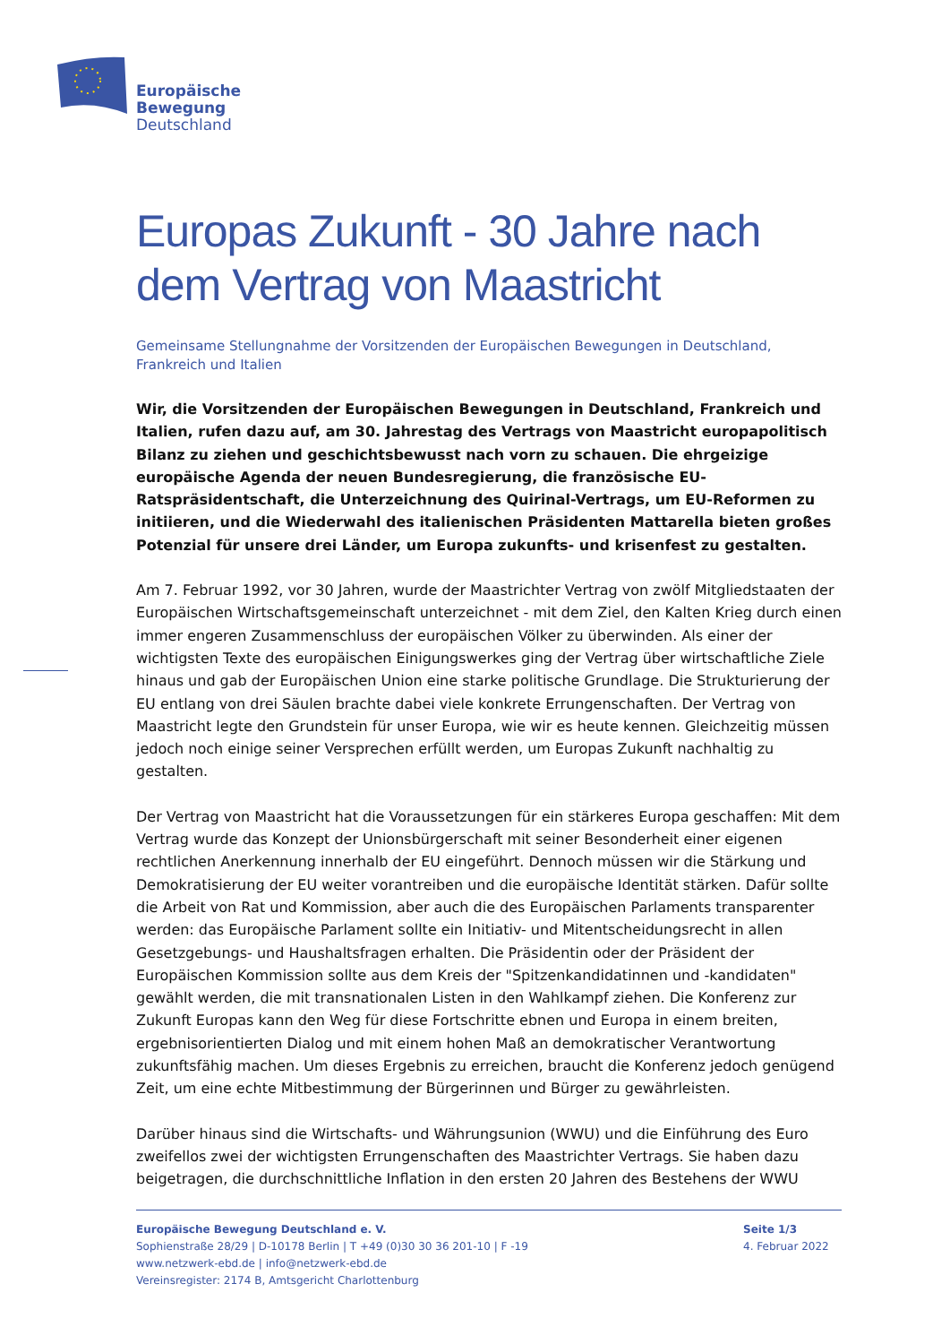Europäische
Bewegung
Deutschland
Europas Zukunft - 30 Jahre nach dem Vertrag von Maastricht
Gemeinsame Stellungnahme der Vorsitzenden der Europäischen Bewegungen in Deutschland, Frankreich und Italien
Wir, die Vorsitzenden der Europäischen Bewegungen in Deutschland, Frankreich und Italien, rufen dazu auf, am 30. Jahrestag des Vertrags von Maastricht europapolitisch Bilanz zu ziehen und geschichtsbewusst nach vorn zu schauen. Die ehrgeizige europäische Agenda der neuen Bundesregierung, die französische EU-Ratspräsidentschaft, die Unterzeichnung des Quirinal-Vertrags, um EU-Reformen zu initiieren, und die Wiederwahl des italienischen Präsidenten Mattarella bieten großes Potenzial für unsere drei Länder, um Europa zukunfts- und krisenfest zu gestalten.
Am 7. Februar 1992, vor 30 Jahren, wurde der Maastrichter Vertrag von zwölf Mitgliedstaaten der Europäischen Wirtschaftsgemeinschaft unterzeichnet - mit dem Ziel, den Kalten Krieg durch einen immer engeren Zusammenschluss der europäischen Völker zu überwinden. Als einer der wichtigsten Texte des europäischen Einigungswerkes ging der Vertrag über wirtschaftliche Ziele hinaus und gab der Europäischen Union eine starke politische Grundlage. Die Strukturierung der EU entlang von drei Säulen brachte dabei viele konkrete Errungenschaften. Der Vertrag von Maastricht legte den Grundstein für unser Europa, wie wir es heute kennen. Gleichzeitig müssen jedoch noch einige seiner Versprechen erfüllt werden, um Europas Zukunft nachhaltig zu gestalten.
Der Vertrag von Maastricht hat die Voraussetzungen für ein stärkeres Europa geschaffen: Mit dem Vertrag wurde das Konzept der Unionsbürgerschaft mit seiner Besonderheit einer eigenen rechtlichen Anerkennung innerhalb der EU eingeführt. Dennoch müssen wir die Stärkung und Demokratisierung der EU weiter vorantreiben und die europäische Identität stärken. Dafür sollte die Arbeit von Rat und Kommission, aber auch die des Europäischen Parlaments transparenter werden: das Europäische Parlament sollte ein Initiativ- und Mitentscheidungsrecht in allen Gesetzgebungs- und Haushaltsfragen erhalten. Die Präsidentin oder der Präsident der Europäischen Kommission sollte aus dem Kreis der "Spitzenkandidatinnen und -kandidaten" gewählt werden, die mit transnationalen Listen in den Wahlkampf ziehen. Die Konferenz zur Zukunft Europas kann den Weg für diese Fortschritte ebnen und Europa in einem breiten, ergebnisorientierten Dialog und mit einem hohen Maß an demokratischer Verantwortung zukunftsfähig machen. Um dieses Ergebnis zu erreichen, braucht die Konferenz jedoch genügend Zeit, um eine echte Mitbestimmung der Bürgerinnen und Bürger zu gewährleisten.
Darüber hinaus sind die Wirtschafts- und Währungsunion (WWU) und die Einführung des Euro zweifellos zwei der wichtigsten Errungenschaften des Maastrichter Vertrags. Sie haben dazu beigetragen, die durchschnittliche Inflation in den ersten 20 Jahren des Bestehens der WWU
Europäische Bewegung Deutschland e. V.
Sophienstraße 28/29 | D-10178 Berlin | T +49 (0)30 30 36 201-10 | F -19
www.netzwerk-ebd.de | info@netzwerk-ebd.de
Vereinsregister: 2174 B, Amtsgericht Charlottenburg
Seite 1/3
4. Februar 2022